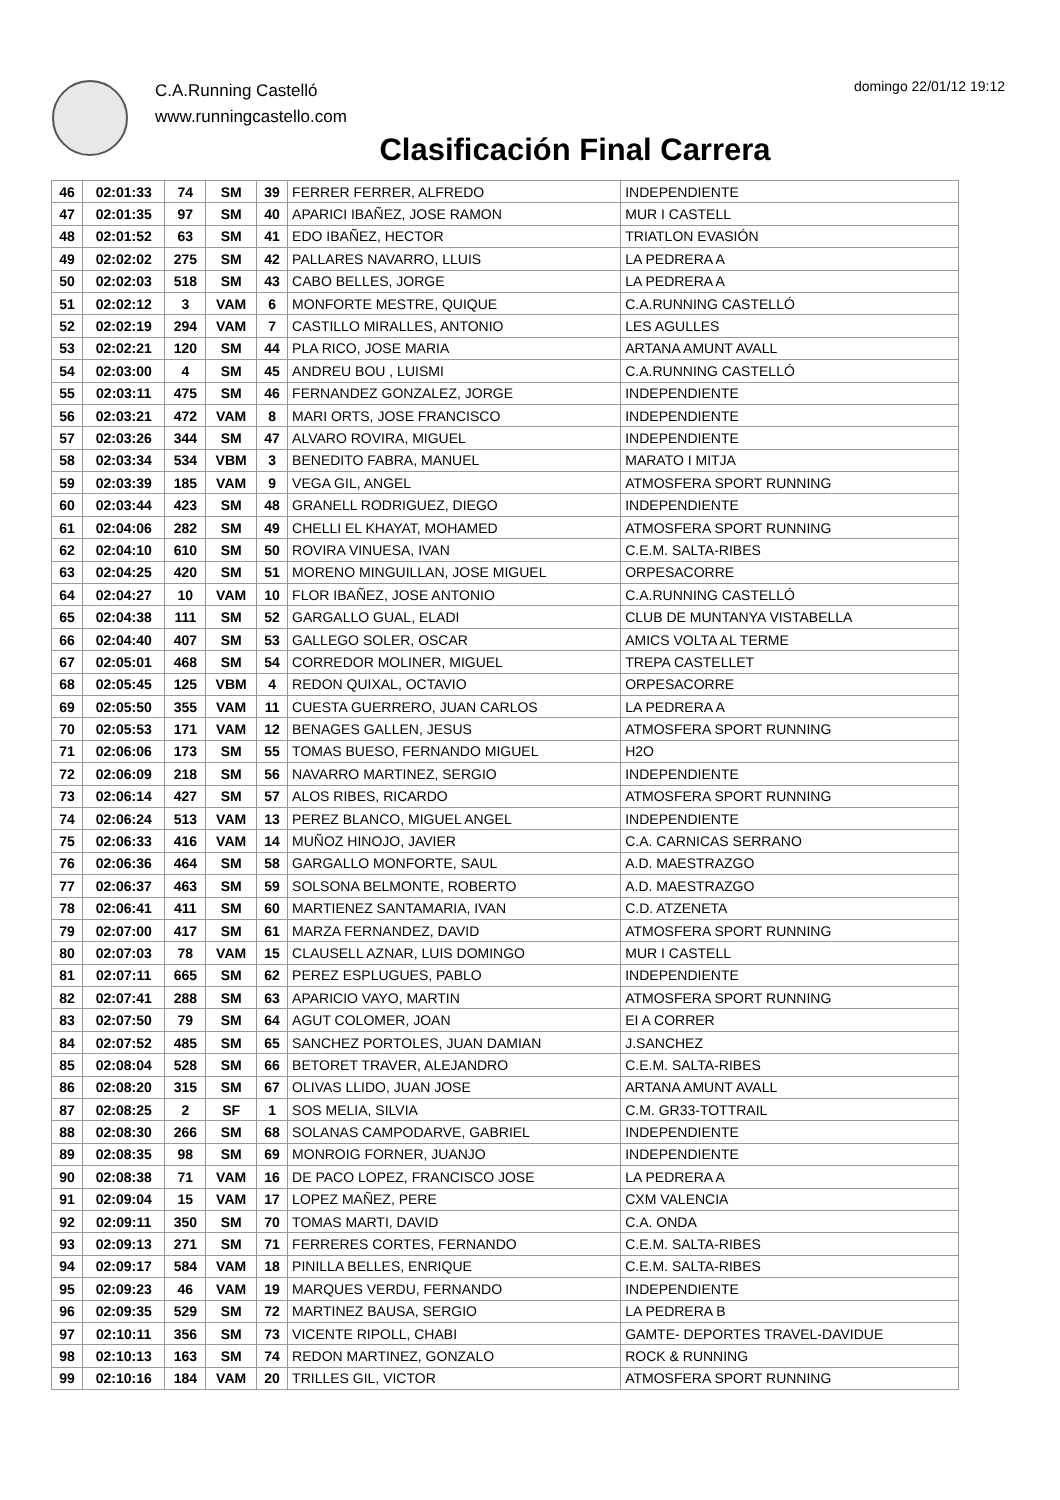C.A.Running Castelló
www.runningcastello.com
domingo 22/01/12 19:12
Clasificación Final Carrera
| 46 | 02:01:33 | 74 | SM | 39 | FERRER FERRER, ALFREDO | INDEPENDIENTE |
| 47 | 02:01:35 | 97 | SM | 40 | APARICI IBAÑEZ, JOSE RAMON | MUR I CASTELL |
| 48 | 02:01:52 | 63 | SM | 41 | EDO IBAÑEZ, HECTOR | TRIATLON EVASIÓN |
| 49 | 02:02:02 | 275 | SM | 42 | PALLARES NAVARRO, LLUIS | LA PEDRERA A |
| 50 | 02:02:03 | 518 | SM | 43 | CABO BELLES, JORGE | LA PEDRERA A |
| 51 | 02:02:12 | 3 | VAM | 6 | MONFORTE MESTRE, QUIQUE | C.A.RUNNING CASTELLÓ |
| 52 | 02:02:19 | 294 | VAM | 7 | CASTILLO MIRALLES, ANTONIO | LES AGULLES |
| 53 | 02:02:21 | 120 | SM | 44 | PLA RICO, JOSE MARIA | ARTANA AMUNT AVALL |
| 54 | 02:03:00 | 4 | SM | 45 | ANDREU BOU , LUISMI | C.A.RUNNING CASTELLÓ |
| 55 | 02:03:11 | 475 | SM | 46 | FERNANDEZ GONZALEZ, JORGE | INDEPENDIENTE |
| 56 | 02:03:21 | 472 | VAM | 8 | MARI ORTS, JOSE FRANCISCO | INDEPENDIENTE |
| 57 | 02:03:26 | 344 | SM | 47 | ALVARO ROVIRA, MIGUEL | INDEPENDIENTE |
| 58 | 02:03:34 | 534 | VBM | 3 | BENEDITO FABRA, MANUEL | MARATO I MITJA |
| 59 | 02:03:39 | 185 | VAM | 9 | VEGA GIL, ANGEL | ATMOSFERA SPORT RUNNING |
| 60 | 02:03:44 | 423 | SM | 48 | GRANELL RODRIGUEZ, DIEGO | INDEPENDIENTE |
| 61 | 02:04:06 | 282 | SM | 49 | CHELLI EL KHAYAT, MOHAMED | ATMOSFERA SPORT RUNNING |
| 62 | 02:04:10 | 610 | SM | 50 | ROVIRA VINUESA, IVAN | C.E.M. SALTA-RIBES |
| 63 | 02:04:25 | 420 | SM | 51 | MORENO MINGUILLAN, JOSE MIGUEL | ORPESACORRE |
| 64 | 02:04:27 | 10 | VAM | 10 | FLOR IBAÑEZ, JOSE ANTONIO | C.A.RUNNING CASTELLÓ |
| 65 | 02:04:38 | 111 | SM | 52 | GARGALLO GUAL, ELADI | CLUB DE MUNTANYA VISTABELLA |
| 66 | 02:04:40 | 407 | SM | 53 | GALLEGO SOLER, OSCAR | AMICS VOLTA AL TERME |
| 67 | 02:05:01 | 468 | SM | 54 | CORREDOR MOLINER, MIGUEL | TREPA CASTELLET |
| 68 | 02:05:45 | 125 | VBM | 4 | REDON QUIXAL, OCTAVIO | ORPESACORRE |
| 69 | 02:05:50 | 355 | VAM | 11 | CUESTA GUERRERO, JUAN CARLOS | LA PEDRERA A |
| 70 | 02:05:53 | 171 | VAM | 12 | BENAGES GALLEN, JESUS | ATMOSFERA SPORT RUNNING |
| 71 | 02:06:06 | 173 | SM | 55 | TOMAS BUESO, FERNANDO MIGUEL | H2O |
| 72 | 02:06:09 | 218 | SM | 56 | NAVARRO MARTINEZ, SERGIO | INDEPENDIENTE |
| 73 | 02:06:14 | 427 | SM | 57 | ALOS RIBES, RICARDO | ATMOSFERA SPORT RUNNING |
| 74 | 02:06:24 | 513 | VAM | 13 | PEREZ BLANCO, MIGUEL ANGEL | INDEPENDIENTE |
| 75 | 02:06:33 | 416 | VAM | 14 | MUÑOZ HINOJO, JAVIER | C.A. CARNICAS SERRANO |
| 76 | 02:06:36 | 464 | SM | 58 | GARGALLO MONFORTE, SAUL | A.D. MAESTRAZGO |
| 77 | 02:06:37 | 463 | SM | 59 | SOLSONA BELMONTE, ROBERTO | A.D. MAESTRAZGO |
| 78 | 02:06:41 | 411 | SM | 60 | MARTIENEZ SANTAMARIA, IVAN | C.D. ATZENETA |
| 79 | 02:07:00 | 417 | SM | 61 | MARZA FERNANDEZ, DAVID | ATMOSFERA SPORT RUNNING |
| 80 | 02:07:03 | 78 | VAM | 15 | CLAUSELL AZNAR, LUIS DOMINGO | MUR I CASTELL |
| 81 | 02:07:11 | 665 | SM | 62 | PEREZ ESPLUGUES, PABLO | INDEPENDIENTE |
| 82 | 02:07:41 | 288 | SM | 63 | APARICIO VAYO, MARTIN | ATMOSFERA SPORT RUNNING |
| 83 | 02:07:50 | 79 | SM | 64 | AGUT COLOMER, JOAN | EI A CORRER |
| 84 | 02:07:52 | 485 | SM | 65 | SANCHEZ PORTOLES, JUAN DAMIAN | J.SANCHEZ |
| 85 | 02:08:04 | 528 | SM | 66 | BETORET TRAVER, ALEJANDRO | C.E.M. SALTA-RIBES |
| 86 | 02:08:20 | 315 | SM | 67 | OLIVAS LLIDO, JUAN JOSE | ARTANA AMUNT AVALL |
| 87 | 02:08:25 | 2 | SF | 1 | SOS MELIA, SILVIA | C.M. GR33-TOTTRAIL |
| 88 | 02:08:30 | 266 | SM | 68 | SOLANAS CAMPODARVE, GABRIEL | INDEPENDIENTE |
| 89 | 02:08:35 | 98 | SM | 69 | MONROIG FORNER, JUANJO | INDEPENDIENTE |
| 90 | 02:08:38 | 71 | VAM | 16 | DE PACO LOPEZ, FRANCISCO JOSE | LA PEDRERA A |
| 91 | 02:09:04 | 15 | VAM | 17 | LOPEZ MAÑEZ, PERE | CXM VALENCIA |
| 92 | 02:09:11 | 350 | SM | 70 | TOMAS MARTI, DAVID | C.A. ONDA |
| 93 | 02:09:13 | 271 | SM | 71 | FERRERES CORTES, FERNANDO | C.E.M. SALTA-RIBES |
| 94 | 02:09:17 | 584 | VAM | 18 | PINILLA BELLES, ENRIQUE | C.E.M. SALTA-RIBES |
| 95 | 02:09:23 | 46 | VAM | 19 | MARQUES VERDU, FERNANDO | INDEPENDIENTE |
| 96 | 02:09:35 | 529 | SM | 72 | MARTINEZ BAUSA, SERGIO | LA PEDRERA B |
| 97 | 02:10:11 | 356 | SM | 73 | VICENTE RIPOLL, CHABI | GAMTE- DEPORTES TRAVEL-DAVIDUE |
| 98 | 02:10:13 | 163 | SM | 74 | REDON MARTINEZ, GONZALO | ROCK & RUNNING |
| 99 | 02:10:16 | 184 | VAM | 20 | TRILLES GIL, VICTOR | ATMOSFERA SPORT RUNNING |